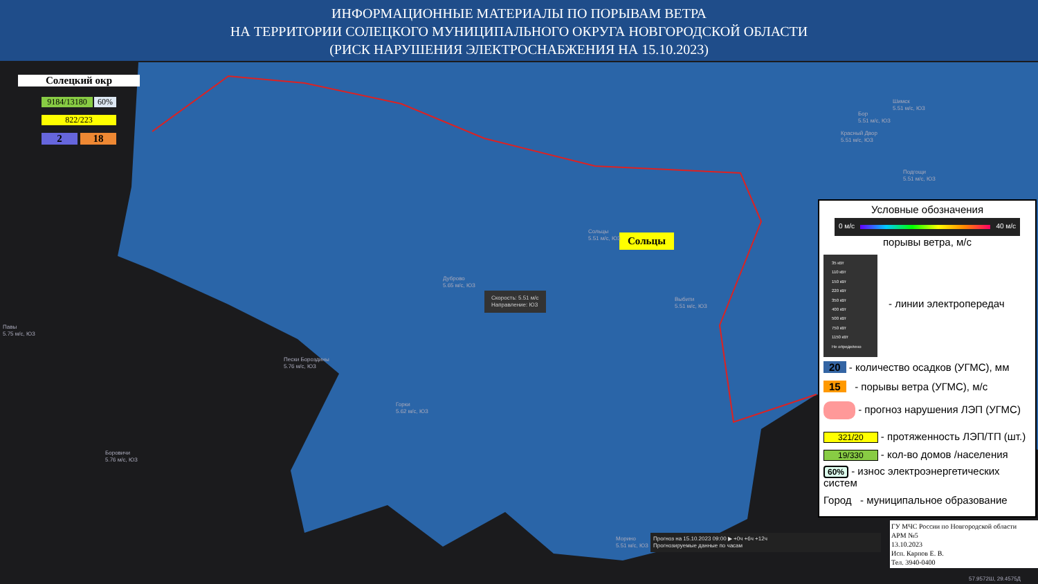ИНФОРМАЦИОННЫЕ МАТЕРИАЛЫ ПО ПОРЫВАМ ВЕТРА
НА ТЕРРИТОРИИ СОЛЕЦКОГО МУНИЦИПАЛЬНОГО ОКРУГА НОВГОРОДСКОЙ ОБЛАСТИ
(РИСК НАРУШЕНИЯ ЭЛЕКТРОСНАБЖЕНИЯ НА 15.10.2023)
Солецкий окр
9184/13180 60%
822/223
2 18
Сольцы
Скорость: 5.51 м/с
Направление: ЮЗ
Дуброво
5.65 м/с, ЮЗ
Пески Бороздины
5.76 м/с, ЮЗ
Горки
5.62 м/с, ЮЗ
Боровичи
5.76 м/с, ЮЗ
Павы
5.75 м/с, ЮЗ
Выбити
5.51 м/с, ЮЗ
Шимск
5.51 м/с, ЮЗ
Бор
5.51 м/с, ЮЗ
Красный Двор
5.51 м/с, ЮЗ
Подгощи
5.51 м/с, ЮЗ
Сольцы
5.51 м/с, ЮЗ
Морино
5.51 м/с, ЮЗ
Прогноз на 15.10.2023 09:00 ▶ +0ч +6ч +12ч
Прогнозируемые данные по часам
Условные обозначения
0 м/с 40 м/с
порывы ветра, м/с
35 кВт
110 кВт
150 кВт
220 кВт
350 кВт
400 кВт
500 кВт
750 кВт
1150 кВт
Не определено
- линии электропередач
20 - количество осадков (УГМС), мм
15 - порывы ветра (УГМС), м/с
- прогноз нарушения ЛЭП (УГМС)
321/20 - протяженность ЛЭП/ТП (шт.)
19/330 - кол-во домов /населения
60% - износ электроэнергетических систем
Город - муниципальное образование
ГУ МЧС России по Новгородской области
АРМ №5
13.10.2023
Исп. Карпов Е. В.
Тел. 3940-0400
57.9572Ш, 29.4575Д